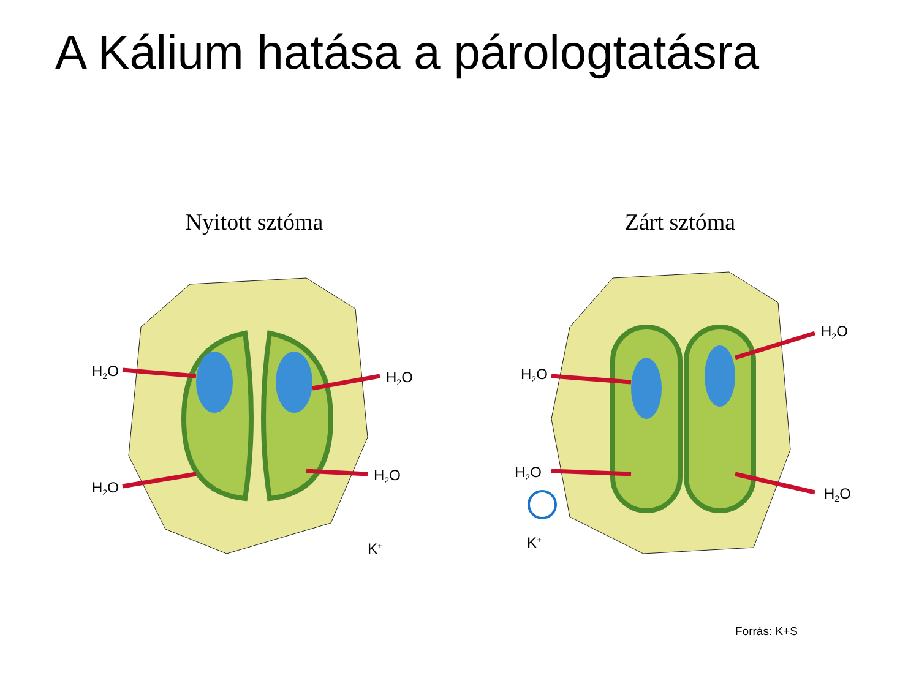A Kálium hatása a párologtatásra
Nyitott sztóma
H2O
H2O
H2O
H2O
K+
Zárt sztóma
H2O
H2O
H2O
H2O
K+
Forrás: K+S